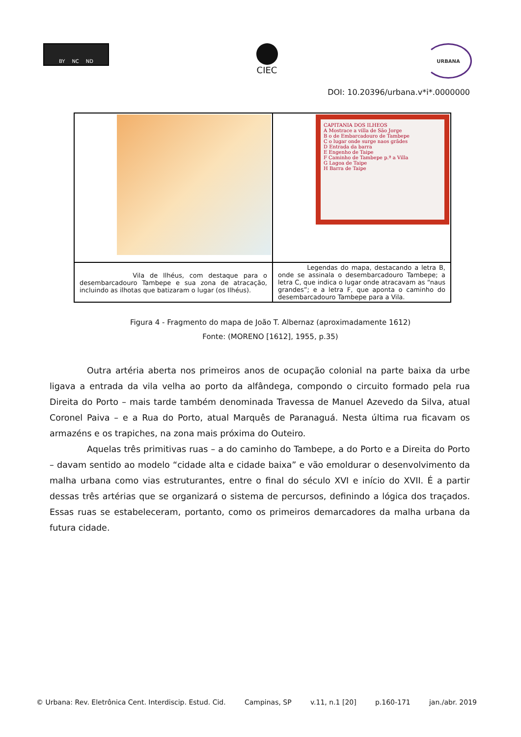BY NC ND
CIEC
URBANA
DOI: 10.20396/urbana.v*i*.0000000
| | CAPITANIA DOS ILHEOS A Mostrace a villa de São Jorge B o de Embarcadouro de Tambepe C o lugar onde surge naos grãdes D Entrada da barra E Engenho de Taipe F Caminho de Tambepe p.ª a Villa G Lagoa de Taipe H Barra de Taipe |
| Vila de Ilhéus, com destaque para o desembarcadouro Tambepe e sua zona de atracação, incluindo as ilhotas que batizaram o lugar (os Ilhéus). | Legendas do mapa, destacando a letra B, onde se assinala o desembarcadouro Tambepe; a letra C, que indica o lugar onde atracavam as “naus grandes”; e a letra F, que aponta o caminho do desembarcadouro Tambepe para a Vila. |
Figura 4 - Fragmento do mapa de João T. Albernaz (aproximadamente 1612)
Fonte: (MORENO [1612], 1955, p.35)
Outra artéria aberta nos primeiros anos de ocupação colonial na parte baixa da urbe ligava a entrada da vila velha ao porto da alfândega, compondo o circuito formado pela rua Direita do Porto – mais tarde também denominada Travessa de Manuel Azevedo da Silva, atual Coronel Paiva – e a Rua do Porto, atual Marquês de Paranaguá. Nesta última rua ficavam os armazéns e os trapiches, na zona mais próxima do Outeiro.
Aquelas três primitivas ruas – a do caminho do Tambepe, a do Porto e a Direita do Porto – davam sentido ao modelo “cidade alta e cidade baixa” e vão emoldurar o desenvolvimento da malha urbana como vias estruturantes, entre o final do século XVI e início do XVII. É a partir dessas três artérias que se organizará o sistema de percursos, definindo a lógica dos traçados. Essas ruas se estabeleceram, portanto, como os primeiros demarcadores da malha urbana da futura cidade.
© Urbana: Rev. Eletrônica Cent. Interdiscip. Estud. Cid. Campinas, SP v.11, n.1 [20] p.160-171 jan./abr. 2019